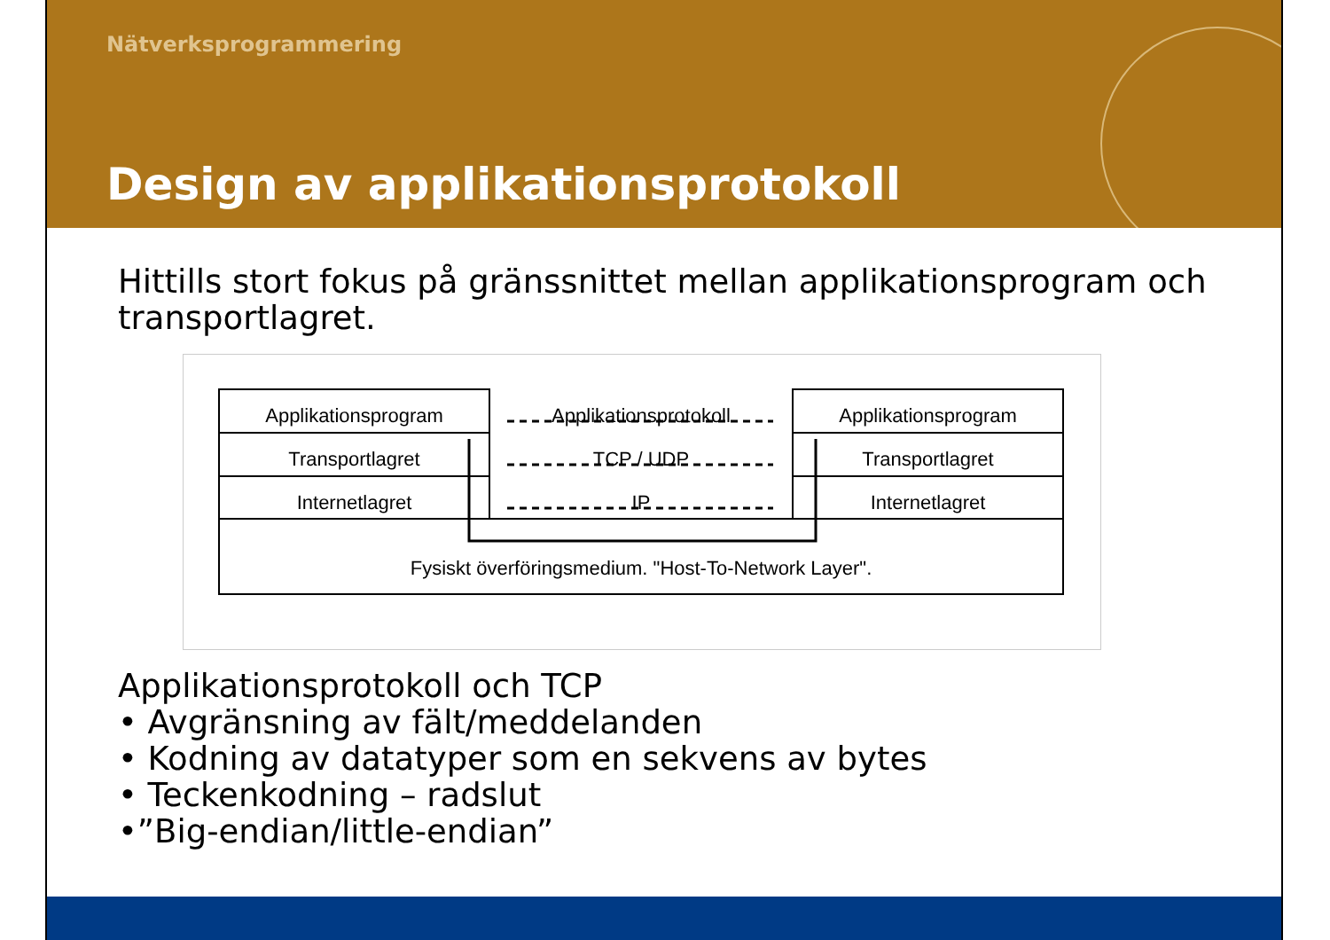Nätverksprogrammering
Design av applikationsprotokoll
Hittills stort fokus på gränssnittet mellan applikationsprogram och transportlagret.
Applikationsprogram
Transportlagret
Internetlagret
Applikationsprotokoll
TCP / UDP
IP
Applikationsprogram
Transportlagret
Internetlagret
Fysiskt överföringsmedium. "Host-To-Network Layer".
Applikationsprotokoll och TCP
• Avgränsning av fält/meddelanden
• Kodning av datatyper som en sekvens av bytes
• Teckenkodning – radslut
•”Big-endian/little-endian”